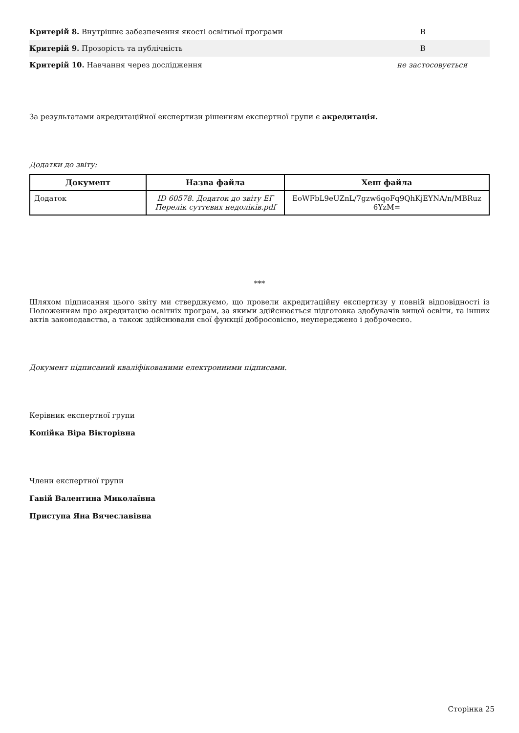| Критерій 8. Внутрішнє забезпечення якості освітньої програми | В |
| Критерій 9. Прозорість та публічність | В |
| Критерій 10. Навчання через дослідження | не застосовується |
За результатами акредитаційної експертизи рішенням експертної групи є акредитація.
Додатки до звіту:
| Документ | Назва файла | Хеш файла |
| --- | --- | --- |
| Додаток | ID 60578. Додаток до звіту ЕГ Перелік суттєвих недоліків.pdf | EoWFbL9eUZnL/7gzw6qoFq9QhKjEYNA/n/MBRuz 6YzM= |
***
Шляхом підписання цього звіту ми стверджуємо, що провели акредитаційну експертизу у повній відповідності із Положенням про акредитацію освітніх програм, за якими здійснюється підготовка здобувачів вищої освіти, та інших актів законодавства, а також здійснювали свої функції добросовісно, неупереджено і доброчесно.
Документ підписаний кваліфікованими електронними підписами.
Керівник експертної групи
Копійка Віра Вікторівна
Члени експертної групи
Гавій Валентина Миколаївна
Приступа Яна Вячеславівна
Сторінка 25